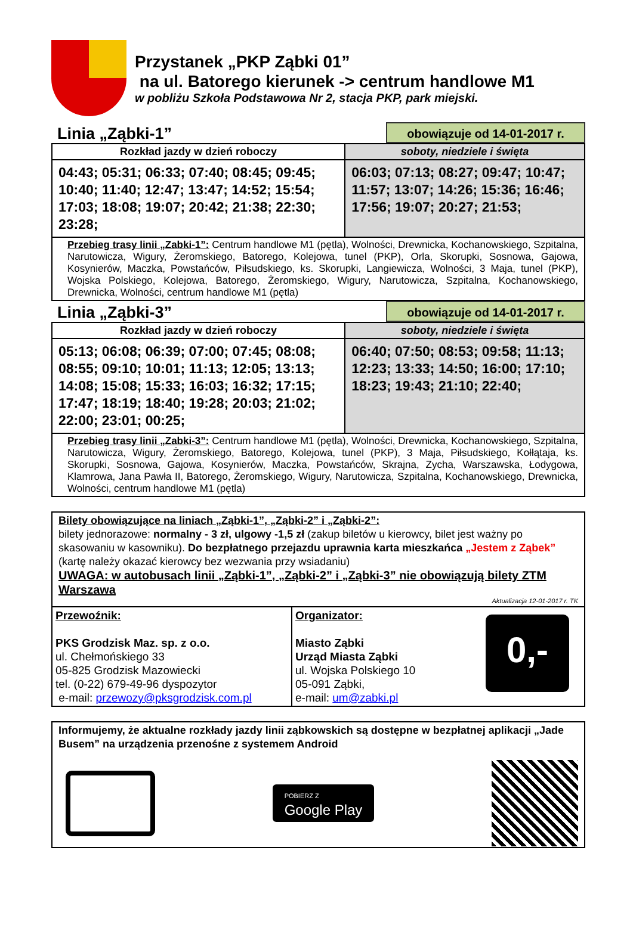Przystanek „PKP Ząbki 01”
na ul. Batorego kierunek -> centrum handlowe M1
w pobliżu Szkoła Podstawowa Nr 2, stacja PKP, park miejski.
Linia „Ząbki-1” obowiązuje od 14-01-2017 r.
| Rozkład jazdy w dzień roboczy | soboty, niedziele i święta |
| --- | --- |
| 04:43; 05:31; 06:33; 07:40; 08:45; 09:45; 10:40; 11:40; 12:47; 13:47; 14:52; 15:54; 17:03; 18:08; 19:07; 20:42; 21:38; 22:30; 23:28; | 06:03; 07:13; 08:27; 09:47; 10:47; 11:57; 13:07; 14:26; 15:36; 16:46; 17:56; 19:07; 20:27; 21:53; |
| Przebieg trasy linii „Zabki-1”: Centrum handlowe M1 (pętla), Wolności, Drewnicka, Kochanowskiego, Szpitalna, Narutowicza, Wigury, Żeromskiego, Batorego, Kolejowa, tunel (PKP), Orla, Skorupki, Sosnowa, Gajowa, Kosynierów, Maczka, Powstańców, Piłsudskiego, ks. Skorupki, Langiewicza, Wolności, 3 Maja, tunel (PKP), Wojska Polskiego, Kolejowa, Batorego, Żeromskiego, Wigury, Narutowicza, Szpitalna, Kochanowskiego, Drewnicka, Wolności, centrum handlowe M1 (pętla) | |
Linia „Ząbki-3” obowiązuje od 14-01-2017 r.
| Rozkład jazdy w dzień roboczy | soboty, niedziele i święta |
| --- | --- |
| 05:13; 06:08; 06:39; 07:00; 07:45; 08:08; 08:55; 09:10; 10:01; 11:13; 12:05; 13:13; 14:08; 15:08; 15:33; 16:03; 16:32; 17:15; 17:47; 18:19; 18:40; 19:28; 20:03; 21:02; 22:00; 23:01; 00:25; | 06:40; 07:50; 08:53; 09:58; 11:13; 12:23; 13:33; 14:50; 16:00; 17:10; 18:23; 19:43; 21:10; 22:40; |
| Przebieg trasy linii „Zabki-3”: Centrum handlowe M1 (pętla), Wolności, Drewnicka, Kochanowskiego, Szpitalna, Narutowicza, Wigury, Żeromskiego, Batorego, Kolejowa, tunel (PKP), 3 Maja, Piłsudskiego, Kołłątaja, ks. Skorupki, Sosnowa, Gajowa, Kosynierów, Maczka, Powstańców, Skrajna, Zycha, Warszawska, Łodygowa, Klamrowa, Jana Pawła II, Batorego, Żeromskiego, Wigury, Narutowicza, Szpitalna, Kochanowskiego, Drewnicka, Wolności, centrum handlowe M1 (pętla) | |
Bilety obowiązujące na liniach „Ząbki-1”, „Ząbki-2” i „Ząbki-2”:
bilety jednorazowe: normalny - 3 zł, ulgowy -1,5 zł (zakup biletów u kierowcy, bilet jest ważny po skasowaniu w kasowniku). Do bezpłatnego przejazdu uprawnia karta mieszkańca „Jestem z Ząbek” (kartę należy okazać kierowcy bez wezwania przy wsiadaniu)
UWAGA: w autobusach linii „Ząbki-1”, „Ząbki-2” i „Ząbki-3” nie obowiązują bilety ZTM Warszawa
Aktualizacja 12-01-2017 r. TK
Przewoźnik:
PKS Grodzisk Maz. sp. z o.o.
ul. Chełmońskiego 33
05-825 Grodzisk Mazowiecki
tel. (0-22) 679-49-96 dyspozytor
e-mail: przewozy@pksgrodzisk.com.pl
Organizator:
Miasto Ząbki
Urząd Miasta Ząbki
ul. Wojska Polskiego 10
05-091 Ząbki,
e-mail: um@zabki.pl
0,-
Informujemy, że aktualne rozkłady jazdy linii ząbkowskich są dostępne w bezpłatnej aplikacji „Jade Busem” na urządzenia przenośne z systemem Android
POBIERZ Z
Google Play